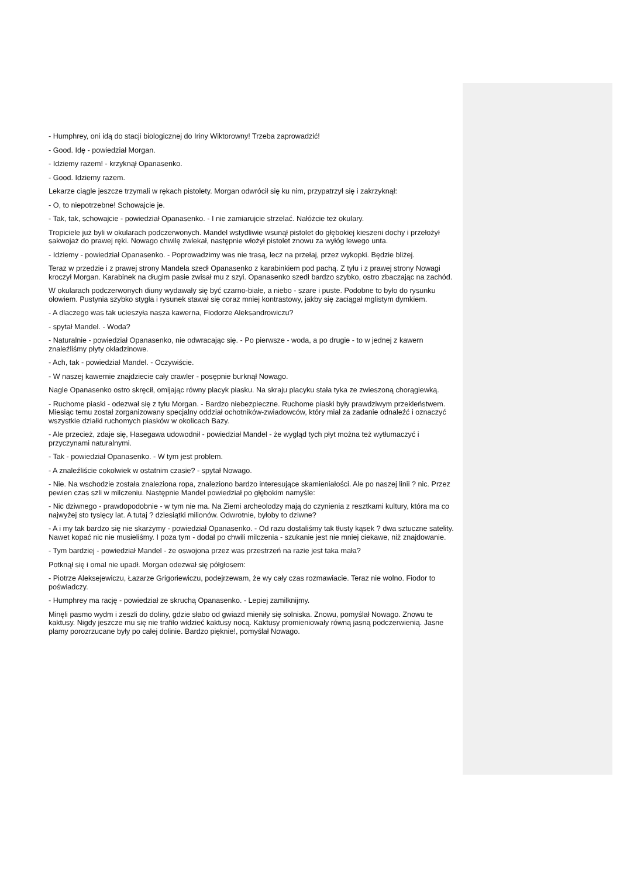- Humphrey, oni idą do stacji biologicznej do Iriny Wiktorowny! Trzeba zaprowadzić!
- Good. Idę - powiedział Morgan.
- Idziemy razem! - krzyknął Opanasenko.
- Good. Idziemy razem.
Lekarze ciągle jeszcze trzymali w rękach pistolety. Morgan odwrócił się ku nim, przypatrzył się i zakrzyknął:
- O, to niepotrzebne! Schowajcie je.
- Tak, tak, schowajcie - powiedział Opanasenko. - I nie zamiarujcie strzelać. Nałóżcie też okulary.
Tropiciele już byli w okularach podczerwonych. Mandel wstydliwie wsunął pistolet do głębokiej kieszeni dochy i przełożył sakwojaż do prawej ręki. Nowago chwilę zwlekał, następnie włożył pistolet znowu za wyłóg lewego unta.
- Idziemy - powiedział Opanasenko. - Poprowadzimy was nie trasą, lecz na przełaj, przez wykopki. Będzie bliżej.
Teraz w przedzie i z prawej strony Mandela szedł Opanasenko z karabinkiem pod pachą. Z tyłu i z prawej strony Nowagi kroczył Morgan. Karabinek na długim pasie zwisał mu z szyi. Opanasenko szedł bardzo szybko, ostro zbaczając na zachód.
W okularach podczerwonych diuny wydawały się być czarno-białe, a niebo - szare i puste. Podobne to było do rysunku ołowiem. Pustynia szybko stygła i rysunek stawał się coraz mniej kontrastowy, jakby się zaciągał mglistym dymkiem.
- A dlaczego was tak ucieszyła nasza kawerna, Fiodorze Aleksandrowiczu?
- spytał Mandel. - Woda?
- Naturalnie - powiedział Opanasenko, nie odwracając się. - Po pierwsze - woda, a po drugie - to w jednej z kawern znaleźliśmy płyty okładzinowe.
- Ach, tak - powiedział Mandel. - Oczywiście.
- W naszej kawernie znajdziecie cały crawler - posępnie burknął Nowago.
Nagle Opanasenko ostro skręcił, omijając równy placyk piasku. Na skraju placyku stała tyka ze zwieszoną chorągiewką.
- Ruchome piaski - odezwał się z tyłu Morgan. - Bardzo niebezpieczne. Ruchome piaski były prawdziwym przekleństwem. Miesiąc temu został zorganizowany specjalny oddział ochotników-zwiadowców, który miał za zadanie odnaleźć i oznaczyć wszystkie działki ruchomych piasków w okolicach Bazy.
- Ale przecież, zdaje się, Hasegawa udowodnił - powiedział Mandel - że wygląd tych płyt można też wytłumaczyć i przyczynami naturalnymi.
- Tak - powiedział Opanasenko. - W tym jest problem.
- A znaleźliście cokolwiek w ostatnim czasie? - spytał Nowago.
- Nie. Na wschodzie została znaleziona ropa, znaleziono bardzo interesujące skamieniałości. Ale po naszej linii ? nic. Przez pewien czas szli w milczeniu. Następnie Mandel powiedział po głębokim namyśle:
- Nic dziwnego - prawdopodobnie - w tym nie ma. Na Ziemi archeolodzy mają do czynienia z resztkami kultury, która ma co najwyżej sto tysięcy lat. A tutaj ? dziesiątki milionów. Odwrotnie, byłoby to dziwne?
- A i my tak bardzo się nie skarżymy - powiedział Opanasenko. - Od razu dostaliśmy tak tłusty kąsek ? dwa sztuczne satelity. Nawet kopać nic nie musieliśmy. I poza tym - dodał po chwili milczenia - szukanie jest nie mniej ciekawe, niż znajdowanie.
- Tym bardziej - powiedział Mandel - że oswojona przez was przestrzeń na razie jest taka mała?
Potknął się i omal nie upadł. Morgan odezwał się półgłosem:
- Piotrze Aleksejewiczu, Łazarze Grigoriewiczu, podejrzewam, że wy cały czas rozmawiacie. Teraz nie wolno. Fiodor to poświadczy.
- Humphrey ma rację - powiedział ze skruchą Opanasenko. - Lepiej zamilknijmy.
Minęli pasmo wydm i zeszli do doliny, gdzie słabo od gwiazd mieniły się solniska. Znowu, pomyślał Nowago. Znowu te kaktusy. Nigdy jeszcze mu się nie trafiło widzieć kaktusy nocą. Kaktusy promieniowały równą jasną podczerwienią. Jasne plamy porozrzucane były po całej dolinie. Bardzo pięknie!, pomyślał Nowago.